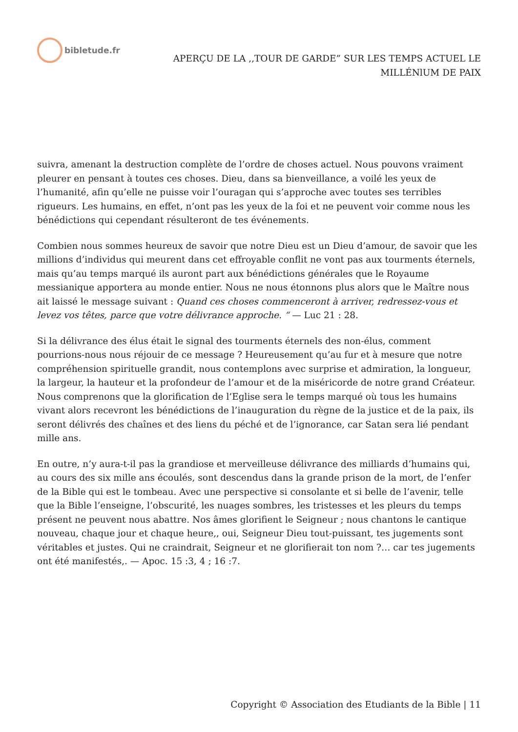bibletude.fr
APERÇU DE LA ,,TOUR DE GARDE” SUR LES TEMPS ACTUEL LE
MILLÉNlUM DE PAIX
suivra, amenant la destruction complète de l’ordre de choses actuel. Nous pouvons vraiment pleurer en pensant à toutes ces choses. Dieu, dans sa bienveillance, a voilé les yeux de l’humanité, afin qu’elle ne puisse voir l’ouragan qui s’approche avec toutes ses terribles rigueurs. Les humains, en effet, n’ont pas les yeux de la foi et ne peuvent voir comme nous les bénédictions qui cependant résulteront de tes événements.
Combien nous sommes heureux de savoir que notre Dieu est un Dieu d’amour, de savoir que les millions d’individus qui meurent dans cet effroyable conflit ne vont pas aux tourments éternels, mais qu’au temps marqué ils auront part aux bénédictions générales que le Royaume messianique apportera au monde entier. Nous ne nous étonnons plus alors que le Maître nous ait laissé le message suivant : Quand ces choses commenceront à arriver, redressez-vous et levez vos têtes, parce que votre délivrance approche. “ — Luc 21 : 28.
Si la délivrance des élus était le signal des tourments éternels des non-élus, comment pourrions-nous nous réjouir de ce message ? Heureusement qu’au fur et à mesure que notre compréhension spirituelle grandit, nous contemplons avec surprise et admiration, la longueur, la largeur, la hauteur et la profondeur de l’amour et de la miséricorde de notre grand Créateur. Nous comprenons que la glorification de l’Eglise sera le temps marqué où tous les humains vivant alors recevront les bénédictions de l’inauguration du règne de la justice et de la paix, ils seront délivrés des chaînes et des liens du péché et de l’ignorance, car Satan sera lié pendant mille ans.
En outre, n’y aura-t-il pas la grandiose et merveilleuse délivrance des milliards d’humains qui, au cours des six mille ans écoulés, sont descendus dans la grande prison de la mort, de l’enfer de la Bible qui est le tombeau. Avec une perspective si consolante et si belle de l’avenir, telle que la Bible l’enseigne, l’obscurité, les nuages sombres, les tristesses et les pleurs du temps présent ne peuvent nous abattre. Nos âmes glorifient le Seigneur ; nous chantons le cantique nouveau, chaque jour et chaque heure,, oui, Seigneur Dieu tout-puissant, tes jugements sont véritables et justes. Qui ne craindrait, Seigneur et ne glorifierait ton nom ?… car tes jugements ont été manifestés,. — Apoc. 15 :3, 4 ; 16 :7.
Copyright © Association des Etudiants de la Bible | 11